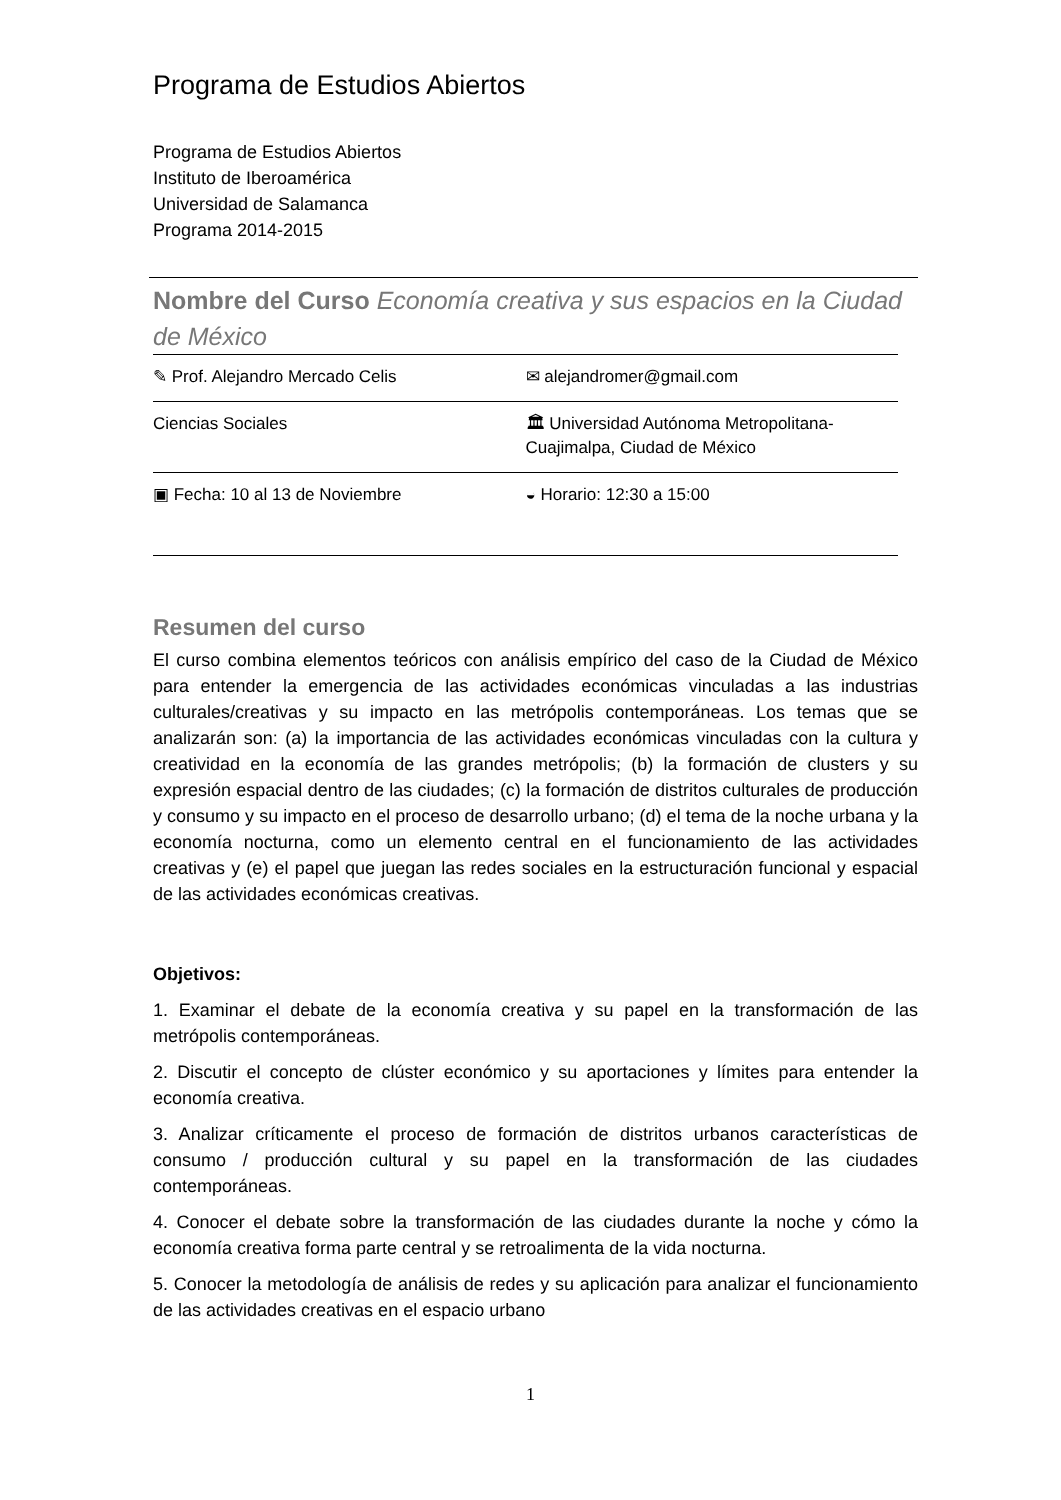Programa de Estudios Abiertos
Programa de Estudios Abiertos
Instituto de Iberoamérica
Universidad de Salamanca
Programa 2014-2015
Nombre del Curso Economía creativa y sus espacios en la Ciudad de México
| ✎ Prof. Alejandro Mercado Celis | ✉ alejandromer@gmail.com |
| Ciencias Sociales | 🏛 Universidad Autónoma Metropolitana-Cuajimalpa, Ciudad de México |
| ▣ Fecha: 10 al 13 de Noviembre | ◒ Horario: 12:30 a 15:00 |
Resumen del curso
El curso combina elementos teóricos con análisis empírico del caso de la Ciudad de México para entender la emergencia de las actividades económicas vinculadas a las industrias culturales/creativas y su impacto en las metrópolis contemporáneas. Los temas que se analizarán son: (a) la importancia de las actividades económicas vinculadas con la cultura y creatividad en la economía de las grandes metrópolis; (b) la formación de clusters y su expresión espacial dentro de las ciudades; (c) la formación de distritos culturales de producción y consumo y su impacto en el proceso de desarrollo urbano; (d) el tema de la noche urbana y la economía nocturna, como un elemento central en el funcionamiento de las actividades creativas y (e) el papel que juegan las redes sociales en la estructuración funcional y espacial de las actividades económicas creativas.
Objetivos:
1. Examinar el debate de la economía creativa y su papel en la transformación de las metrópolis contemporáneas.
2. Discutir el concepto de clúster económico y su aportaciones y límites para entender la economía creativa.
3. Analizar críticamente el proceso de formación de distritos urbanos características de consumo / producción cultural y su papel en la transformación de las ciudades contemporáneas.
4. Conocer el debate sobre la transformación de las ciudades durante la noche y cómo la economía creativa forma parte central y se retroalimenta de la vida nocturna.
5. Conocer la metodología de análisis de redes y su aplicación para analizar el funcionamiento de las actividades creativas en el espacio urbano
1